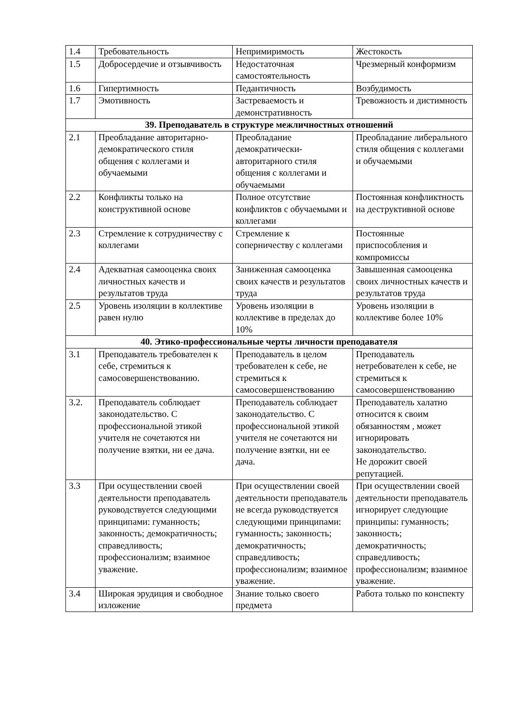| 1.4 | Требовательность | Непримиримость | Жестокость |
| 1.5 | Добросердечие и отзывчивость | Недостаточная самостоятельность | Чрезмерный конформизм |
| 1.6 | Гипертимность | Педантичность | Возбудимость |
| 1.7 | Эмотивность | Застреваемость и демонстративность | Тревожность и дистимность |
| 39. Преподаватель в структуре межличностных отношений | | | |
| 2.1 | Преобладание авторитарно-демократического стиля общения с коллегами и обучаемыми | Преобладание демократически-авторитарного стиля общения с коллегами и обучаемыми | Преобладание либерального стиля общения с коллегами и обучаемыми |
| 2.2 | Конфликты только на конструктивной основе | Полное отсутствие конфликтов с обучаемыми и коллегами | Постоянная конфликтность на деструктивной основе |
| 2.3 | Стремление к сотрудничеству с коллегами | Стремление к соперничеству с коллегами | Постоянные приспособления и компромиссы |
| 2.4 | Адекватная самооценка своих личностных качеств и результатов труда | Заниженная самооценка своих качеств и результатов труда | Завышенная самооценка своих личностных качеств и результатов труда |
| 2.5 | Уровень изоляции в коллективе равен нулю | Уровень изоляции в коллективе в пределах до 10% | Уровень изоляции в коллективе более 10% |
| 40. Этико-профессиональные черты личности преподавателя | | | |
| 3.1 | Преподаватель требователен к себе, стремиться к самосовершенствованию. | Преподаватель в целом требователен к себе, не стремиться к самосовершенствованию | Преподаватель нетребователен к себе, не стремиться к самосовершенствованию |
| 3.2. | Преподаватель соблюдает законодательство. С профессиональной этикой учителя не сочетаются ни получение взятки, ни ее дача. | Преподаватель соблюдает законодательство. С профессиональной этикой учителя не сочетаются ни получение взятки, ни ее дача. | Преподаватель халатно относится к своим обязанностям , может игнорировать законодательство. Не дорожит своей репутацией. |
| 3.3 | При осуществлении своей деятельности преподаватель руководствуется следующими принципами: гуманность; законность; демократичность; справедливость; профессионализм; взаимное уважение. | При осуществлении своей деятельности преподаватель не всегда руководствуется следующими принципами: гуманность; законность; демократичность; справедливость; профессионализм; взаимное уважение. | При осуществлении своей деятельности преподаватель игнорирует следующие принципы: гуманность; законность; демократичность; справедливость; профессионализм; взаимное уважение. |
| 3.4 | Широкая эрудиция и свободное изложение | Знание только своего предмета | Работа только по конспекту |